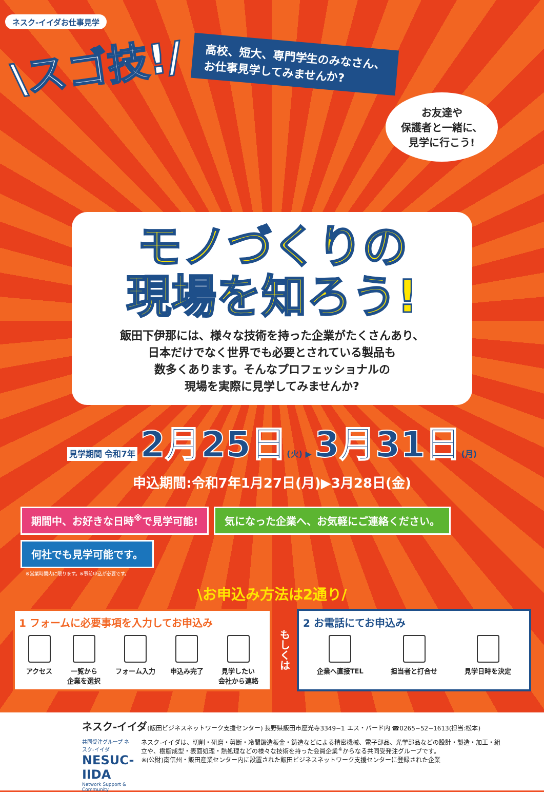ネスク-イイダお仕事見学
\スゴ技!/
高校、短大、専門学生のみなさん、
お仕事見学してみませんか?
お友達や
保護者と一緒に、
見学に行こう!
モノづくりの
現場を知ろう!
飯田下伊那には、様々な技術を持った企業がたくさんあり、
日本だけでなく世界でも必要とされている製品も
数多くあります。そんなプロフェッショナルの
現場を実際に見学してみませんか?
見学期間 令和7年 2月25日(火) ▶ 3月31日(月)
申込期間:令和7年1月27日(月)▶3月28日(金)
期間中、お好きな日時<sup>※</sup>で見学可能!
気になった企業へ、お気軽にご連絡ください。
何社でも見学可能です。
※営業時間内に限ります。※事前申込が必要です。
\お申込み方法は2通り/
1 フォームに必要事項を入力してお申込み
アクセス 一覧から
企業を選択
フォーム入力 申込み完了 見学したい
会社から連絡
もしくは
2 お電話にてお申込み
企業へ直接TEL 担当者と打合せ 見学日時を決定
ネスク-イイダ(飯田ビジネスネットワーク支援センター) 長野県飯田市座光寺3349−1 エス・バード内 ☎0265−52−1613(担当:松本)
共同受注グループ ネスク-イイダ
NESUC-IIDA
Network Support & Community
ネスク-イイダは、切削・研磨・剪断・冷間鍛造板金・鋳造などによる精密機械、電子部品、光学部品などの設計・製造・加工・組立や、樹脂成型・表面処理・熱処理などの様々な技術を持った会員企業<sup>※</sup>からなる共同受発注グループです。
※(公財)南信州・飯田産業センター内に設置された飯田ビジネスネットワーク支援センターに登録された企業